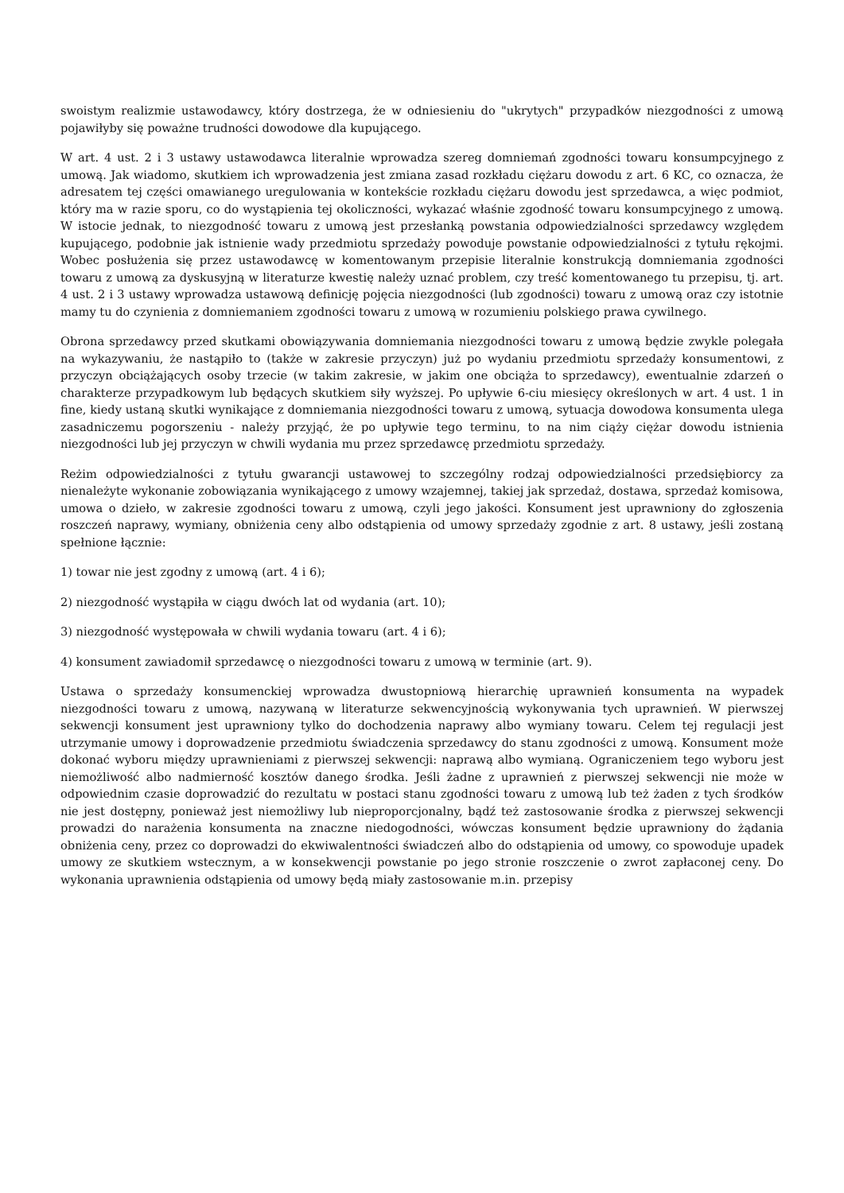swoistym realizmie ustawodawcy, który dostrzega, że w odniesieniu do "ukrytych" przypadków niezgodności z umową pojawiłyby się poważne trudności dowodowe dla kupującego.
W art. 4 ust. 2 i 3 ustawy ustawodawca literalnie wprowadza szereg domniemań zgodności towaru konsumpcyjnego z umową. Jak wiadomo, skutkiem ich wprowadzenia jest zmiana zasad rozkładu ciężaru dowodu z art. 6 KC, co oznacza, że adresatem tej części omawianego uregulowania w kontekście rozkładu ciężaru dowodu jest sprzedawca, a więc podmiot, który ma w razie sporu, co do wystąpienia tej okoliczności, wykazać właśnie zgodność towaru konsumpcyjnego z umową. W istocie jednak, to niezgodność towaru z umową jest przesłanką powstania odpowiedzialności sprzedawcy względem kupującego, podobnie jak istnienie wady przedmiotu sprzedaży powoduje powstanie odpowiedzialności z tytułu rękojmi. Wobec posłużenia się przez ustawodawcę w komentowanym przepisie literalnie konstrukcją domniemania zgodności towaru z umową za dyskusyjną w literaturze kwestię należy uznać problem, czy treść komentowanego tu przepisu, tj. art. 4 ust. 2 i 3 ustawy wprowadza ustawową definicję pojęcia niezgodności (lub zgodności) towaru z umową oraz czy istotnie mamy tu do czynienia z domniemaniem zgodności towaru z umową w rozumieniu polskiego prawa cywilnego.
Obrona sprzedawcy przed skutkami obowiązywania domniemania niezgodności towaru z umową będzie zwykle polegała na wykazywaniu, że nastąpiło to (także w zakresie przyczyn) już po wydaniu przedmiotu sprzedaży konsumentowi, z przyczyn obciążających osoby trzecie (w takim zakresie, w jakim one obciąża to sprzedawcy), ewentualnie zdarzeń o charakterze przypadkowym lub będących skutkiem siły wyższej. Po upływie 6-ciu miesięcy określonych w art. 4 ust. 1 in fine, kiedy ustaną skutki wynikające z domniemania niezgodności towaru z umową, sytuacja dowodowa konsumenta ulega zasadniczemu pogorszeniu - należy przyjąć, że po upływie tego terminu, to na nim ciąży ciężar dowodu istnienia niezgodności lub jej przyczyn w chwili wydania mu przez sprzedawcę przedmiotu sprzedaży.
Reżim odpowiedzialności z tytułu gwarancji ustawowej to szczególny rodzaj odpowiedzialności przedsiębiorcy za nienależyte wykonanie zobowiązania wynikającego z umowy wzajemnej, takiej jak sprzedaż, dostawa, sprzedaż komisowa, umowa o dzieło, w zakresie zgodności towaru z umową, czyli jego jakości. Konsument jest uprawniony do zgłoszenia roszczeń naprawy, wymiany, obniżenia ceny albo odstąpienia od umowy sprzedaży zgodnie z art. 8 ustawy, jeśli zostaną spełnione łącznie:
1) towar nie jest zgodny z umową (art. 4 i 6);
2) niezgodność wystąpiła w ciągu dwóch lat od wydania (art. 10);
3) niezgodność występowała w chwili wydania towaru (art. 4 i 6);
4) konsument zawiadomił sprzedawcę o niezgodności towaru z umową w terminie (art. 9).
Ustawa o sprzedaży konsumenckiej wprowadza dwustopniową hierarchię uprawnień konsumenta na wypadek niezgodności towaru z umową, nazywaną w literaturze sekwencyjnością wykonywania tych uprawnień. W pierwszej sekwencji konsument jest uprawniony tylko do dochodzenia naprawy albo wymiany towaru. Celem tej regulacji jest utrzymanie umowy i doprowadzenie przedmiotu świadczenia sprzedawcy do stanu zgodności z umową. Konsument może dokonać wyboru między uprawnieniami z pierwszej sekwencji: naprawą albo wymianą. Ograniczeniem tego wyboru jest niemożliwość albo nadmierność kosztów danego środka. Jeśli żadne z uprawnień z pierwszej sekwencji nie może w odpowiednim czasie doprowadzić do rezultatu w postaci stanu zgodności towaru z umową lub też żaden z tych środków nie jest dostępny, ponieważ jest niemożliwy lub nieproporcjonalny, bądź też zastosowanie środka z pierwszej sekwencji prowadzi do narażenia konsumenta na znaczne niedogodności, wówczas konsument będzie uprawniony do żądania obniżenia ceny, przez co doprowadzi do ekwiwalentności świadczeń albo do odstąpienia od umowy, co spowoduje upadek umowy ze skutkiem wstecznym, a w konsekwencji powstanie po jego stronie roszczenie o zwrot zapłaconej ceny. Do wykonania uprawnienia odstąpienia od umowy będą miały zastosowanie m.in. przepisy